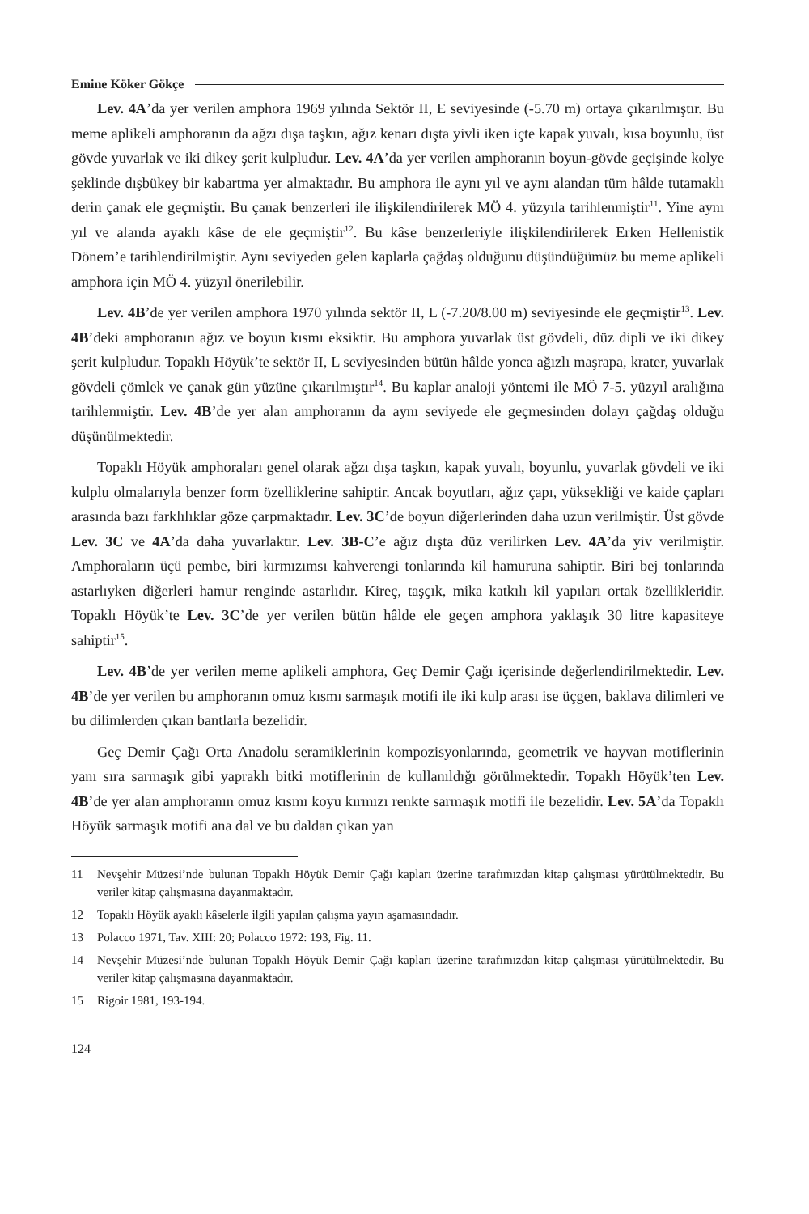Emine Köker Gökçe
Lev. 4A’da yer verilen amphora 1969 yılında Sektör II, E seviyesinde (-5.70 m) ortaya çıkarılmıştır. Bu meme aplikeli amphoranın da ağzı dışa taşkın, ağız kenarı dışta yivli iken içte kapak yuvalı, kısa boyunlu, üst gövde yuvarlak ve iki dikey şerit kulpludur. Lev. 4A’da yer verilen amphoranın boyun-gövde geçişinde kolye şeklinde dışbükey bir kabartma yer almaktadır. Bu amphora ile aynı yıl ve aynı alandan tüm hâlde tutamaklı derin çanak ele geçmiştir. Bu çanak benzerleri ile ilişkilendirilerek MÖ 4. yüzyıla tarihlenmiştir<sup>11</sup>. Yine aynı yıl ve alanda ayaklı kâse de ele geçmiştir<sup>12</sup>. Bu kâse benzerleriyle ilişkilendirilerek Erken Hellenistik Dönem’e tarihlendirilmiştir. Aynı seviyeden gelen kaplarla çağdaş olduğunu düşündüğümüz bu meme aplikeli amphora için MÖ 4. yüzyıl önerilebilir.
Lev. 4B’de yer verilen amphora 1970 yılında sektör II, L (-7.20/8.00 m) seviyesinde ele geçmiştir<sup>13</sup>. Lev. 4B’deki amphoranın ağız ve boyun kısmı eksiktir. Bu amphora yuvarlak üst gövdeli, düz dipli ve iki dikey şerit kulpludur. Topaklı Höyük’te sektör II, L seviyesinden bütün hâlde yonca ağızlı maşrapa, krater, yuvarlak gövdeli çömlek ve çanak gün yüzüne çıkarılmıştır<sup>14</sup>. Bu kaplar analoji yöntemi ile MÖ 7-5. yüzyıl aralığına tarihlenmiştir. Lev. 4B’de yer alan amphoranın da aynı seviyede ele geçmesinden dolayı çağdaş olduğu düşünülmektedir.
Topaklı Höyük amphoraları genel olarak ağzı dışa taşkın, kapak yuvalı, boyunlu, yuvarlak gövdeli ve iki kulplu olmalarıyla benzer form özelliklerine sahiptir. Ancak boyutları, ağız çapı, yüksekliği ve kaide çapları arasında bazı farklılıklar göze çarpmaktadır. Lev. 3C’de boyun diğerlerinden daha uzun verilmiştir. Üst gövde Lev. 3C ve 4A’da daha yuvarlaktır. Lev. 3B-C’e ağız dışta düz verilirken Lev. 4A’da yiv verilmiştir. Amphoraların üçü pembe, biri kırmızımsı kahverengi tonlarında kil hamuruna sahiptir. Biri bej tonlarında astarlıyken diğerleri hamur renginde astarlıdır. Kireç, taşçık, mika katkılı kil yapıları ortak özellikleridir. Topaklı Höyük’te Lev. 3C’de yer verilen bütün hâlde ele geçen amphora yaklaşık 30 litre kapasiteye sahiptir<sup>15</sup>.
Lev. 4B’de yer verilen meme aplikeli amphora, Geç Demir Çağı içerisinde değerlendirilmektedir. Lev. 4B’de yer verilen bu amphoranın omuz kısmı sarmaşık motifi ile iki kulp arası ise üçgen, baklava dilimleri ve bu dilimlerden çıkan bantlarla bezelidir.
Geç Demir Çağı Orta Anadolu seramiklerinin kompozisyonlarında, geometrik ve hayvan motiflerinin yanı sıra sarmaşık gibi yapraklı bitki motiflerinin de kullanıldığı görülmektedir. Topaklı Höyük’ten Lev. 4B’de yer alan amphoranın omuz kısmı koyu kırmızı renkte sarmaşık motifi ile bezelidir. Lev. 5A’da Topaklı Höyük sarmaşık motifi ana dal ve bu daldan çıkan yan
11 Nevşehir Müzesi’nde bulunan Topaklı Höyük Demir Çağı kapları üzerine tarafımızdan kitap çalışması yürütülmektedir. Bu veriler kitap çalışmasına dayanmaktadır.
12 Topaklı Höyük ayaklı kâselerle ilgili yapılan çalışma yayın aşamasındadır.
13 Polacco 1971, Tav. XIII: 20; Polacco 1972: 193, Fig. 11.
14 Nevşehir Müzesi’nde bulunan Topaklı Höyük Demir Çağı kapları üzerine tarafımızdan kitap çalışması yürütülmektedir. Bu veriler kitap çalışmasına dayanmaktadır.
15 Rigoir 1981, 193-194.
124